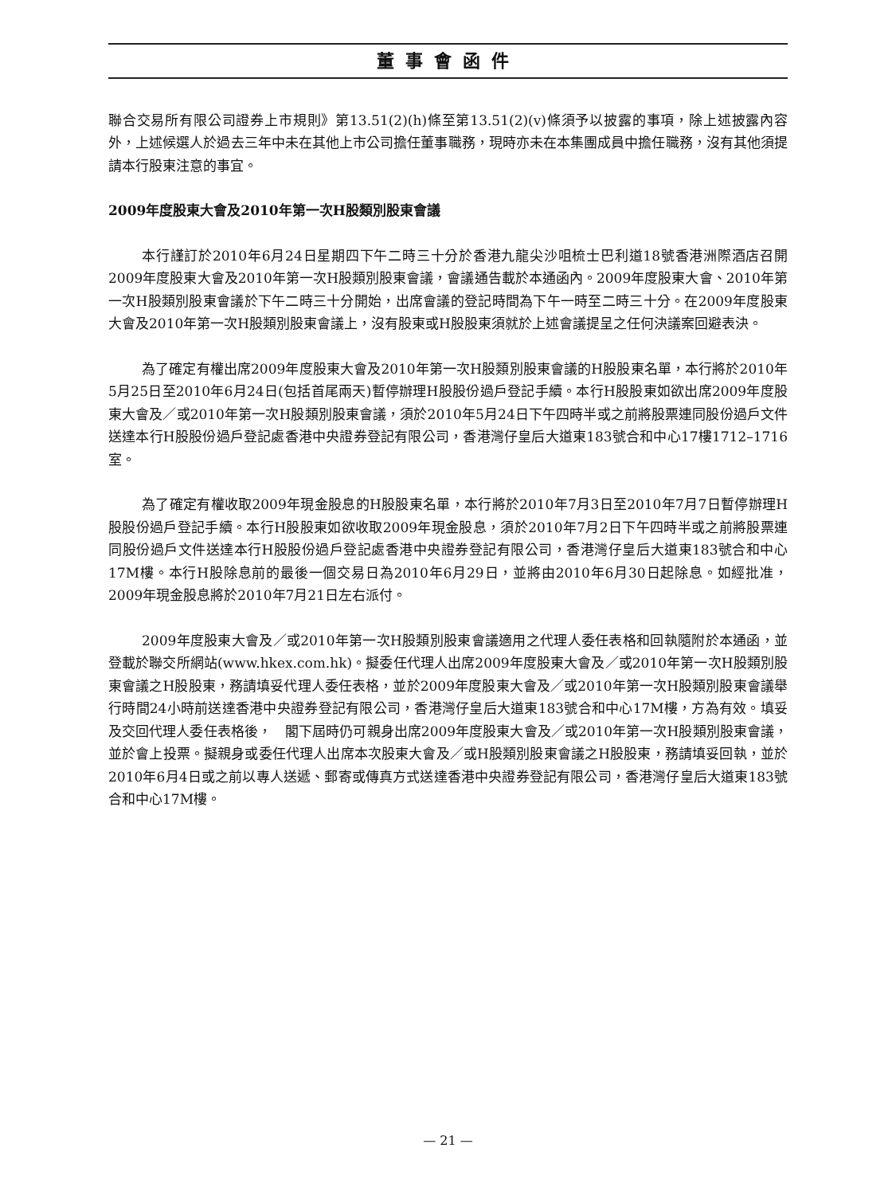董事會函件
聯合交易所有限公司證券上市規則》第13.51(2)(h)條至第13.51(2)(v)條須予以披露的事項，除上述披露內容外，上述候選人於過去三年中未在其他上市公司擔任董事職務，現時亦未在本集團成員中擔任職務，沒有其他須提請本行股東注意的事宜。
2009年度股東大會及2010年第一次H股類別股東會議
本行謹訂於2010年6月24日星期四下午二時三十分於香港九龍尖沙咀梳士巴利道18號香港洲際酒店召開2009年度股東大會及2010年第一次H股類別股東會議，會議通告載於本通函內。2009年度股東大會、2010年第一次H股類別股東會議於下午二時三十分開始，出席會議的登記時間為下午一時至二時三十分。在2009年度股東大會及2010年第一次H股類別股東會議上，沒有股東或H股股東須就於上述會議提呈之任何決議案回避表決。
為了確定有權出席2009年度股東大會及2010年第一次H股類別股東會議的H股股東名單，本行將於2010年5月25日至2010年6月24日(包括首尾兩天)暫停辦理H股股份過戶登記手續。本行H股股東如欲出席2009年度股東大會及／或2010年第一次H股類別股東會議，須於2010年5月24日下午四時半或之前將股票連同股份過戶文件送達本行H股股份過戶登記處香港中央證券登記有限公司，香港灣仔皇后大道東183號合和中心17樓1712–1716室。
為了確定有權收取2009年現金股息的H股股東名單，本行將於2010年7月3日至2010年7月7日暫停辦理H股股份過戶登記手續。本行H股股東如欲收取2009年現金股息，須於2010年7月2日下午四時半或之前將股票連同股份過戶文件送達本行H股股份過戶登記處香港中央證券登記有限公司，香港灣仔皇后大道東183號合和中心17M樓。本行H股除息前的最後一個交易日為2010年6月29日，並將由2010年6月30日起除息。如經批准，2009年現金股息將於2010年7月21日左右派付。
2009年度股東大會及／或2010年第一次H股類別股東會議適用之代理人委任表格和回執隨附於本通函，並登載於聯交所網站(www.hkex.com.hk)。擬委任代理人出席2009年度股東大會及／或2010年第一次H股類別股東會議之H股股東，務請填妥代理人委任表格，並於2009年度股東大會及／或2010年第一次H股類別股東會議舉行時間24小時前送達香港中央證券登記有限公司，香港灣仔皇后大道東183號合和中心17M樓，方為有效。填妥及交回代理人委任表格後，　閣下屆時仍可親身出席2009年度股東大會及／或2010年第一次H股類別股東會議，並於會上投票。擬親身或委任代理人出席本次股東大會及／或H股類別股東會議之H股股東，務請填妥回執，並於2010年6月4日或之前以專人送遞、郵寄或傳真方式送達香港中央證券登記有限公司，香港灣仔皇后大道東183號合和中心17M樓。
— 21 —